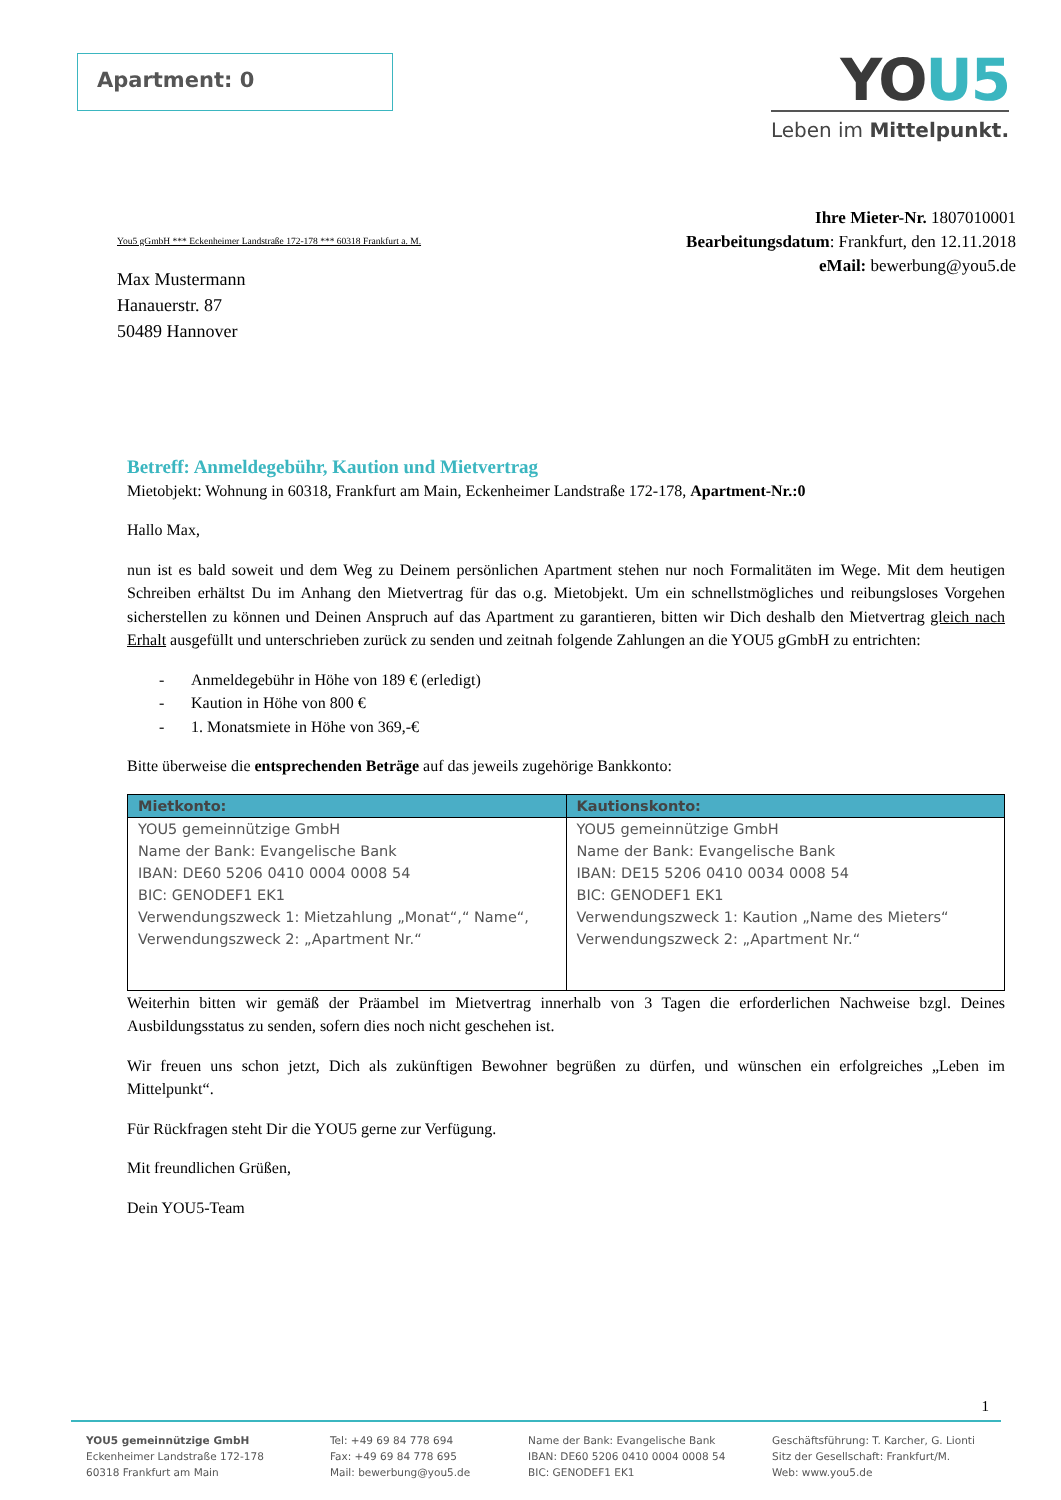Apartment: 0
YOU5
Leben im Mittelpunkt.
Ihre Mieter-Nr. 1807010001
Bearbeitungsdatum: Frankfurt, den 12.11.2018
eMail: bewerbung@you5.de
You5 gGmbH *** Eckenheimer Landstraße 172-178 *** 60318 Frankfurt a. M.
Max Mustermann
Hanauerstr. 87
50489 Hannover
Betreff: Anmeldegebühr, Kaution und Mietvertrag
Mietobjekt: Wohnung in 60318, Frankfurt am Main, Eckenheimer Landstraße 172-178, Apartment-Nr.:0
Hallo Max,
nun ist es bald soweit und dem Weg zu Deinem persönlichen Apartment stehen nur noch Formalitäten im Wege. Mit dem heutigen Schreiben erhältst Du im Anhang den Mietvertrag für das o.g. Mietobjekt. Um ein schnellstmögliches und reibungsloses Vorgehen sicherstellen zu können und Deinen Anspruch auf das Apartment zu garantieren, bitten wir Dich deshalb den Mietvertrag gleich nach Erhalt ausgefüllt und unterschrieben zurück zu senden und zeitnah folgende Zahlungen an die YOU5 gGmbH zu entrichten:
- Anmeldegebühr in Höhe von 189 € (erledigt)
- Kaution in Höhe von 800 €
- 1. Monatsmiete in Höhe von 369,-€
Bitte überweise die entsprechenden Beträge auf das jeweils zugehörige Bankkonto:
| Mietkonto: | Kautionskonto: |
| --- | --- |
| YOU5 gemeinnützige GmbH Name der Bank: Evangelische Bank IBAN: DE60 5206 0410 0004 0008 54 BIC: GENODEF1 EK1 Verwendungszweck 1: Mietzahlung „Monat“,“ Name“, Verwendungszweck 2: „Apartment Nr.“ | YOU5 gemeinnützige GmbH Name der Bank: Evangelische Bank IBAN: DE15 5206 0410 0034 0008 54 BIC: GENODEF1 EK1 Verwendungszweck 1: Kaution „Name des Mieters“ Verwendungszweck 2: „Apartment Nr.“ |
Weiterhin bitten wir gemäß der Präambel im Mietvertrag innerhalb von 3 Tagen die erforderlichen Nachweise bzgl. Deines Ausbildungsstatus zu senden, sofern dies noch nicht geschehen ist.
Wir freuen uns schon jetzt, Dich als zukünftigen Bewohner begrüßen zu dürfen, und wünschen ein erfolgreiches „Leben im Mittelpunkt“.
Für Rückfragen steht Dir die YOU5 gerne zur Verfügung.
Mit freundlichen Grüßen,
Dein YOU5-Team
1
YOU5 gemeinnützige GmbH
Eckenheimer Landstraße 172-178
60318 Frankfurt am Main
Tel: +49 69 84 778 694
Fax: +49 69 84 778 695
Mail: bewerbung@you5.de
Name der Bank: Evangelische Bank
IBAN: DE60 5206 0410 0004 0008 54
BIC: GENODEF1 EK1
Geschäftsführung: T. Karcher, G. Lionti
Sitz der Gesellschaft: Frankfurt/M.
Web: www.you5.de